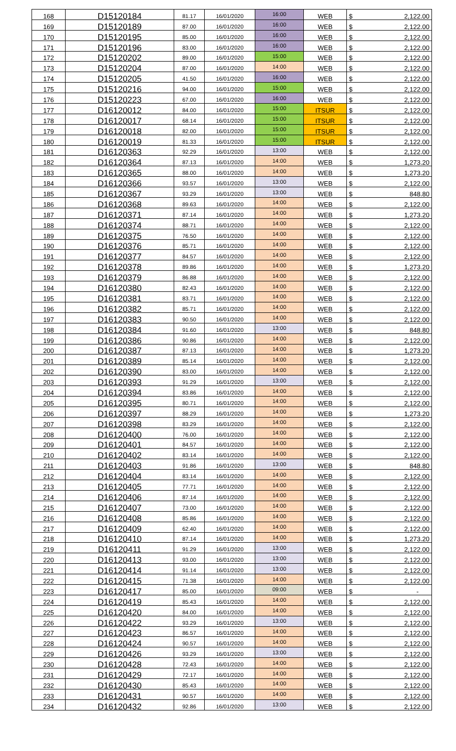| 168 | D15120184 | 81.17 | 16/01/2020 | 16:00 | WEB | $ 2,122.00 |
| 169 | D15120189 | 87.00 | 16/01/2020 | 16:00 | WEB | $ 2,122.00 |
| 170 | D15120195 | 85.00 | 16/01/2020 | 16:00 | WEB | $ 2,122.00 |
| 171 | D15120196 | 83.00 | 16/01/2020 | 16:00 | WEB | $ 2,122.00 |
| 172 | D15120202 | 89.00 | 16/01/2020 | 15:00 | WEB | $ 2,122.00 |
| 173 | D15120204 | 87.00 | 16/01/2020 | 14:00 | WEB | $ 2,122.00 |
| 174 | D15120205 | 41.50 | 16/01/2020 | 16:00 | WEB | $ 2,122.00 |
| 175 | D15120216 | 94.00 | 16/01/2020 | 15:00 | WEB | $ 2,122.00 |
| 176 | D15120223 | 67.00 | 16/01/2020 | 16:00 | WEB | $ 2,122.00 |
| 177 | D16120012 | 84.00 | 16/01/2020 | 15:00 | ITSUR | $ 2,122.00 |
| 178 | D16120017 | 68.14 | 16/01/2020 | 15:00 | ITSUR | $ 2,122.00 |
| 179 | D16120018 | 82.00 | 16/01/2020 | 15:00 | ITSUR | $ 2,122.00 |
| 180 | D16120019 | 81.33 | 16/01/2020 | 15:00 | ITSUR | $ 2,122.00 |
| 181 | D16120363 | 92.29 | 16/01/2020 | 13:00 | WEB | $ 2,122.00 |
| 182 | D16120364 | 87.13 | 16/01/2020 | 14:00 | WEB | $ 1,273.20 |
| 183 | D16120365 | 88.00 | 16/01/2020 | 14:00 | WEB | $ 1,273.20 |
| 184 | D16120366 | 93.57 | 16/01/2020 | 13:00 | WEB | $ 2,122.00 |
| 185 | D16120367 | 93.29 | 16/01/2020 | 13:00 | WEB | $ 848.80 |
| 186 | D16120368 | 89.63 | 16/01/2020 | 14:00 | WEB | $ 2,122.00 |
| 187 | D16120371 | 87.14 | 16/01/2020 | 14:00 | WEB | $ 1,273.20 |
| 188 | D16120374 | 88.71 | 16/01/2020 | 14:00 | WEB | $ 2,122.00 |
| 189 | D16120375 | 76.50 | 16/01/2020 | 14:00 | WEB | $ 2,122.00 |
| 190 | D16120376 | 85.71 | 16/01/2020 | 14:00 | WEB | $ 2,122.00 |
| 191 | D16120377 | 84.57 | 16/01/2020 | 14:00 | WEB | $ 2,122.00 |
| 192 | D16120378 | 89.86 | 16/01/2020 | 14:00 | WEB | $ 1,273.20 |
| 193 | D16120379 | 86.88 | 16/01/2020 | 14:00 | WEB | $ 2,122.00 |
| 194 | D16120380 | 82.43 | 16/01/2020 | 14:00 | WEB | $ 2,122.00 |
| 195 | D16120381 | 83.71 | 16/01/2020 | 14:00 | WEB | $ 2,122.00 |
| 196 | D16120382 | 85.71 | 16/01/2020 | 14:00 | WEB | $ 2,122.00 |
| 197 | D16120383 | 90.50 | 16/01/2020 | 14:00 | WEB | $ 2,122.00 |
| 198 | D16120384 | 91.60 | 16/01/2020 | 13:00 | WEB | $ 848.80 |
| 199 | D16120386 | 90.86 | 16/01/2020 | 14:00 | WEB | $ 2,122.00 |
| 200 | D16120387 | 87.13 | 16/01/2020 | 14:00 | WEB | $ 1,273.20 |
| 201 | D16120389 | 85.14 | 16/01/2020 | 14:00 | WEB | $ 2,122.00 |
| 202 | D16120390 | 83.00 | 16/01/2020 | 14:00 | WEB | $ 2,122.00 |
| 203 | D16120393 | 91.29 | 16/01/2020 | 13:00 | WEB | $ 2,122.00 |
| 204 | D16120394 | 83.86 | 16/01/2020 | 14:00 | WEB | $ 2,122.00 |
| 205 | D16120395 | 80.71 | 16/01/2020 | 14:00 | WEB | $ 2,122.00 |
| 206 | D16120397 | 88.29 | 16/01/2020 | 14:00 | WEB | $ 1,273.20 |
| 207 | D16120398 | 83.29 | 16/01/2020 | 14:00 | WEB | $ 2,122.00 |
| 208 | D16120400 | 76.00 | 16/01/2020 | 14:00 | WEB | $ 2,122.00 |
| 209 | D16120401 | 84.57 | 16/01/2020 | 14:00 | WEB | $ 2,122.00 |
| 210 | D16120402 | 83.14 | 16/01/2020 | 14:00 | WEB | $ 2,122.00 |
| 211 | D16120403 | 91.86 | 16/01/2020 | 13:00 | WEB | $ 848.80 |
| 212 | D16120404 | 83.14 | 16/01/2020 | 14:00 | WEB | $ 2,122.00 |
| 213 | D16120405 | 77.71 | 16/01/2020 | 14:00 | WEB | $ 2,122.00 |
| 214 | D16120406 | 87.14 | 16/01/2020 | 14:00 | WEB | $ 2,122.00 |
| 215 | D16120407 | 73.00 | 16/01/2020 | 14:00 | WEB | $ 2,122.00 |
| 216 | D16120408 | 85.86 | 16/01/2020 | 14:00 | WEB | $ 2,122.00 |
| 217 | D16120409 | 62.40 | 16/01/2020 | 14:00 | WEB | $ 2,122.00 |
| 218 | D16120410 | 87.14 | 16/01/2020 | 14:00 | WEB | $ 1,273.20 |
| 219 | D16120411 | 91.29 | 16/01/2020 | 13:00 | WEB | $ 2,122.00 |
| 220 | D16120413 | 93.00 | 16/01/2020 | 13:00 | WEB | $ 2,122.00 |
| 221 | D16120414 | 91.14 | 16/01/2020 | 13:00 | WEB | $ 2,122.00 |
| 222 | D16120415 | 71.38 | 16/01/2020 | 14:00 | WEB | $ 2,122.00 |
| 223 | D16120417 | 85.00 | 16/01/2020 | 09:00 | WEB | $ - |
| 224 | D16120419 | 85.43 | 16/01/2020 | 14:00 | WEB | $ 2,122.00 |
| 225 | D16120420 | 84.00 | 16/01/2020 | 14:00 | WEB | $ 2,122.00 |
| 226 | D16120422 | 93.29 | 16/01/2020 | 13:00 | WEB | $ 2,122.00 |
| 227 | D16120423 | 86.57 | 16/01/2020 | 14:00 | WEB | $ 2,122.00 |
| 228 | D16120424 | 90.57 | 16/01/2020 | 14:00 | WEB | $ 2,122.00 |
| 229 | D16120426 | 93.29 | 16/01/2020 | 13:00 | WEB | $ 2,122.00 |
| 230 | D16120428 | 72.43 | 16/01/2020 | 14:00 | WEB | $ 2,122.00 |
| 231 | D16120429 | 72.17 | 16/01/2020 | 14:00 | WEB | $ 2,122.00 |
| 232 | D16120430 | 85.43 | 16/01/2020 | 14:00 | WEB | $ 2,122.00 |
| 233 | D16120431 | 90.57 | 16/01/2020 | 14:00 | WEB | $ 2,122.00 |
| 234 | D16120432 | 92.86 | 16/01/2020 | 13:00 | WEB | $ 2,122.00 |